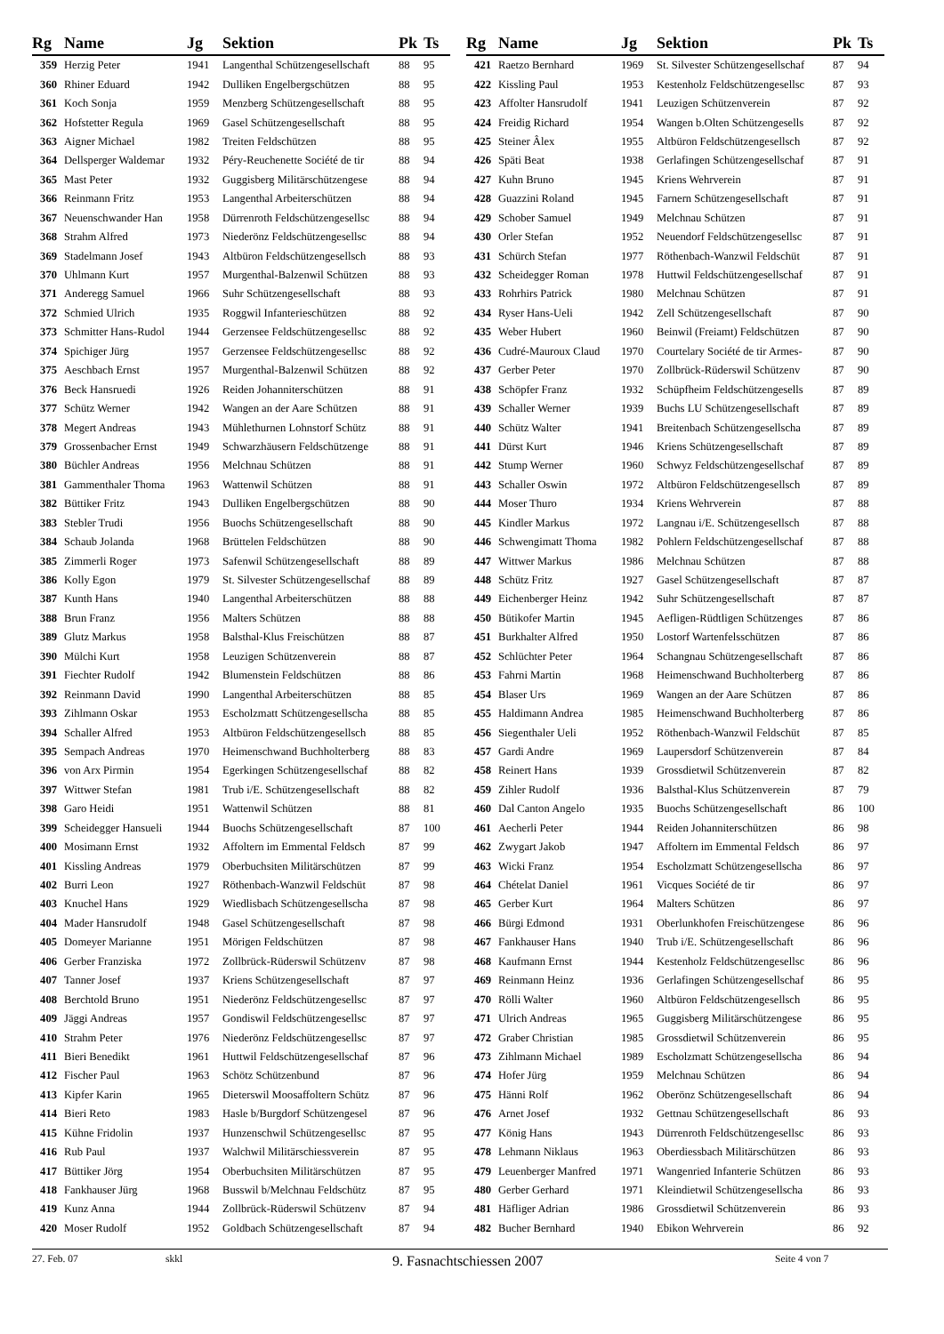| Rg | Name | Jg | Sektion | Pk | Ts |
| --- | --- | --- | --- | --- | --- |
| 359 | Herzig Peter | 1941 | Langenthal Schützengesellschaft | 88 | 95 |
| 360 | Rhiner Eduard | 1942 | Dulliken Engelbergschützen | 88 | 95 |
| 361 | Koch Sonja | 1959 | Menzberg Schützengesellschaft | 88 | 95 |
| 362 | Hofstetter Regula | 1969 | Gasel Schützengesellschaft | 88 | 95 |
| 363 | Aigner Michael | 1982 | Treiten Feldschützen | 88 | 95 |
| 364 | Dellsperger Waldemar | 1932 | Péry-Reuchenette Société de tir | 88 | 94 |
| 365 | Mast Peter | 1932 | Guggisberg Militärschützengese | 88 | 94 |
| 366 | Reinmann Fritz | 1953 | Langenthal Arbeiterschützen | 88 | 94 |
| 367 | Neuenschwander Han | 1958 | Dürrenroth Feldschützengesellsc | 88 | 94 |
| 368 | Strahm Alfred | 1973 | Niederönz Feldschützengesellsc | 88 | 94 |
| 369 | Stadelmann Josef | 1943 | Altbüron Feldschützengesellsch | 88 | 93 |
| 370 | Uhlmann Kurt | 1957 | Murgenthal-Balzenwil Schützen | 88 | 93 |
| 371 | Anderegg Samuel | 1966 | Suhr Schützengesellschaft | 88 | 93 |
| 372 | Schmied Ulrich | 1935 | Roggwil Infanterieschützen | 88 | 92 |
| 373 | Schmitter Hans-Rudol | 1944 | Gerzensee Feldschützengesellsc | 88 | 92 |
| 374 | Spichiger Jürg | 1957 | Gerzensee Feldschützengesellsc | 88 | 92 |
| 375 | Aeschbach Ernst | 1957 | Murgenthal-Balzenwil Schützen | 88 | 92 |
| 376 | Beck Hansruedi | 1926 | Reiden Johanniterschützen | 88 | 91 |
| 377 | Schütz Werner | 1942 | Wangen an der Aare Schützen | 88 | 91 |
| 378 | Megert Andreas | 1943 | Mühlethurnen Lohnstorf Schütz | 88 | 91 |
| 379 | Grossenbacher Ernst | 1949 | Schwarzhäusern Feldschützenge | 88 | 91 |
| 380 | Büchler Andreas | 1956 | Melchnau Schützen | 88 | 91 |
| 381 | Gammenthaler Thoma | 1963 | Wattenwil Schützen | 88 | 91 |
| 382 | Büttiker Fritz | 1943 | Dulliken Engelbergschützen | 88 | 90 |
| 383 | Stebler Trudi | 1956 | Buochs Schützengesellschaft | 88 | 90 |
| 384 | Schaub Jolanda | 1968 | Brüttelen Feldschützen | 88 | 90 |
| 385 | Zimmerli Roger | 1973 | Safenwil Schützengesellschaft | 88 | 89 |
| 386 | Kolly Egon | 1979 | St. Silvester Schützengesellschaf | 88 | 89 |
| 387 | Kunth Hans | 1940 | Langenthal Arbeiterschützen | 88 | 88 |
| 388 | Brun Franz | 1956 | Malters Schützen | 88 | 88 |
| 389 | Glutz Markus | 1958 | Balsthal-Klus Freischützen | 88 | 87 |
| 390 | Mülchi Kurt | 1958 | Leuzigen Schützenverein | 88 | 87 |
| 391 | Fiechter Rudolf | 1942 | Blumenstein Feldschützen | 88 | 86 |
| 392 | Reinmann David | 1990 | Langenthal Arbeiterschützen | 88 | 85 |
| 393 | Zihlmann Oskar | 1953 | Escholzmatt Schützengesellscha | 88 | 85 |
| 394 | Schaller Alfred | 1953 | Altbüron Feldschützengesellsch | 88 | 85 |
| 395 | Sempach Andreas | 1970 | Heimenschwand Buchholterberg | 88 | 83 |
| 396 | von Arx Pirmin | 1954 | Egerkingen Schützengesellschaf | 88 | 82 |
| 397 | Wittwer Stefan | 1981 | Trub i/E. Schützengesellschaft | 88 | 82 |
| 398 | Garo Heidi | 1951 | Wattenwil Schützen | 88 | 81 |
| 399 | Scheidegger Hansueli | 1944 | Buochs Schützengesellschaft | 87 | 100 |
| 400 | Mosimann Ernst | 1932 | Affoltern im Emmental Feldsch | 87 | 99 |
| 401 | Kissling Andreas | 1979 | Oberbuchsiten Militärschützen | 87 | 99 |
| 402 | Burri Leon | 1927 | Röthenbach-Wanzwil Feldschüt | 87 | 98 |
| 403 | Knuchel Hans | 1929 | Wiedlisbach Schützengesellscha | 87 | 98 |
| 404 | Mader Hansrudolf | 1948 | Gasel Schützengesellschaft | 87 | 98 |
| 405 | Domeyer Marianne | 1951 | Mörigen Feldschützen | 87 | 98 |
| 406 | Gerber Franziska | 1972 | Zollbrück-Rüderswil Schützenv | 87 | 98 |
| 407 | Tanner Josef | 1937 | Kriens Schützengesellschaft | 87 | 97 |
| 408 | Berchtold Bruno | 1951 | Niederönz Feldschützengesellsc | 87 | 97 |
| 409 | Jäggi Andreas | 1957 | Gondiswil Feldschützengesellsc | 87 | 97 |
| 410 | Strahm Peter | 1976 | Niederönz Feldschützengesellsc | 87 | 97 |
| 411 | Bieri Benedikt | 1961 | Huttwil Feldschützengesellschaf | 87 | 96 |
| 412 | Fischer Paul | 1963 | Schötz Schützenbund | 87 | 96 |
| 413 | Kipfer Karin | 1965 | Dieterswil Moosaffoltern Schütz | 87 | 96 |
| 414 | Bieri Reto | 1983 | Hasle b/Burgdorf Schützengesel | 87 | 96 |
| 415 | Kühne Fridolin | 1937 | Hunzenschwil Schützengesellsc | 87 | 95 |
| 416 | Rub Paul | 1937 | Walchwil Militärschiessverein | 87 | 95 |
| 417 | Büttiker Jörg | 1954 | Oberbuchsiten Militärschützen | 87 | 95 |
| 418 | Fankhauser Jürg | 1968 | Busswil b/Melchnau Feldschütz | 87 | 95 |
| 419 | Kunz Anna | 1944 | Zollbrück-Rüderswil Schützenv | 87 | 94 |
| 420 | Moser Rudolf | 1952 | Goldbach Schützengesellschaft | 87 | 94 |
| Rg | Name | Jg | Sektion | Pk | Ts |
| --- | --- | --- | --- | --- | --- |
| 421 | Raetzo Bernhard | 1969 | St. Silvester Schützengesellschaf | 87 | 94 |
| 422 | Kissling Paul | 1953 | Kestenholz Feldschützengesellsc | 87 | 93 |
| 423 | Affolter Hansrudolf | 1941 | Leuzigen Schützenverein | 87 | 92 |
| 424 | Freidig Richard | 1954 | Wangen b.Olten Schützengesells | 87 | 92 |
| 425 | Steiner Âlex | 1955 | Altbüron Feldschützengesellsch | 87 | 92 |
| 426 | Späti Beat | 1938 | Gerlafingen Schützengesellschaf | 87 | 91 |
| 427 | Kuhn Bruno | 1945 | Kriens Wehrverein | 87 | 91 |
| 428 | Guazzini Roland | 1945 | Farnern Schützengesellschaft | 87 | 91 |
| 429 | Schober Samuel | 1949 | Melchnau Schützen | 87 | 91 |
| 430 | Orler Stefan | 1952 | Neuendorf Feldschützengesellsc | 87 | 91 |
| 431 | Schürch Stefan | 1977 | Röthenbach-Wanzwil Feldschüt | 87 | 91 |
| 432 | Scheidegger Roman | 1978 | Huttwil Feldschützengesellschaf | 87 | 91 |
| 433 | Rohrhirs Patrick | 1980 | Melchnau Schützen | 87 | 91 |
| 434 | Ryser Hans-Ueli | 1942 | Zell Schützengesellschaft | 87 | 90 |
| 435 | Weber Hubert | 1960 | Beinwil (Freiamt) Feldschützen | 87 | 90 |
| 436 | Cudré-Mauroux Claud | 1970 | Courtelary Société de tir Armes- | 87 | 90 |
| 437 | Gerber Peter | 1970 | Zollbrück-Rüderswil Schützenv | 87 | 90 |
| 438 | Schöpfer Franz | 1932 | Schüpfheim Feldschützengesells | 87 | 89 |
| 439 | Schaller Werner | 1939 | Buchs LU Schützengesellschaft | 87 | 89 |
| 440 | Schütz Walter | 1941 | Breitenbach Schützengesellscha | 87 | 89 |
| 441 | Dürst Kurt | 1946 | Kriens Schützengesellschaft | 87 | 89 |
| 442 | Stump Werner | 1960 | Schwyz Feldschützengesellschaf | 87 | 89 |
| 443 | Schaller Oswin | 1972 | Altbüron Feldschützengesellsch | 87 | 89 |
| 444 | Moser Thuro | 1934 | Kriens Wehrverein | 87 | 88 |
| 445 | Kindler Markus | 1972 | Langnau i/E. Schützengesellsch | 87 | 88 |
| 446 | Schwengimatt Thoma | 1982 | Pohlern Feldschützengesellschaf | 87 | 88 |
| 447 | Wittwer Markus | 1986 | Melchnau Schützen | 87 | 88 |
| 448 | Schütz Fritz | 1927 | Gasel Schützengesellschaft | 87 | 87 |
| 449 | Eichenberger Heinz | 1942 | Suhr Schützengesellschaft | 87 | 87 |
| 450 | Bütikofer Martin | 1945 | Aefligen-Rüdtligen Schützenges | 87 | 86 |
| 451 | Burkhalter Alfred | 1950 | Lostorf Wartenfelsschützen | 87 | 86 |
| 452 | Schlüchter Peter | 1964 | Schangnau Schützengesellschaft | 87 | 86 |
| 453 | Fahrni Martin | 1968 | Heimenschwand Buchholterberg | 87 | 86 |
| 454 | Blaser Urs | 1969 | Wangen an der Aare Schützen | 87 | 86 |
| 455 | Haldimann Andrea | 1985 | Heimenschwand Buchholterberg | 87 | 86 |
| 456 | Siegenthaler Ueli | 1952 | Röthenbach-Wanzwil Feldschüt | 87 | 85 |
| 457 | Gardi Andre | 1969 | Laupersdorf Schützenverein | 87 | 84 |
| 458 | Reinert Hans | 1939 | Grossdietwil Schützenverein | 87 | 82 |
| 459 | Zihler Rudolf | 1936 | Balsthal-Klus Schützenverein | 87 | 79 |
| 460 | Dal Canton Angelo | 1935 | Buochs Schützengesellschaft | 86 | 100 |
| 461 | Aecherli Peter | 1944 | Reiden Johanniterschützen | 86 | 98 |
| 462 | Zwygart Jakob | 1947 | Affoltern im Emmental Feldsch | 86 | 97 |
| 463 | Wicki Franz | 1954 | Escholzmatt Schützengesellscha | 86 | 97 |
| 464 | Chételat Daniel | 1961 | Vicques Société de tir | 86 | 97 |
| 465 | Gerber Kurt | 1964 | Malters Schützen | 86 | 97 |
| 466 | Bürgi Edmond | 1931 | Oberlunkhofen Freischützengese | 86 | 96 |
| 467 | Fankhauser Hans | 1940 | Trub i/E. Schützengesellschaft | 86 | 96 |
| 468 | Kaufmann Ernst | 1944 | Kestenholz Feldschützengesellsc | 86 | 96 |
| 469 | Reinmann Heinz | 1936 | Gerlafingen Schützengesellschaf | 86 | 95 |
| 470 | Rölli Walter | 1960 | Altbüron Feldschützengesellsch | 86 | 95 |
| 471 | Ulrich Andreas | 1965 | Guggisberg Militärschützengese | 86 | 95 |
| 472 | Graber Christian | 1985 | Grossdietwil Schützenverein | 86 | 95 |
| 473 | Zihlmann Michael | 1989 | Escholzmatt Schützengesellscha | 86 | 94 |
| 474 | Hofer Jürg | 1959 | Melchnau Schützen | 86 | 94 |
| 475 | Hänni Rolf | 1962 | Oberönz Schützengesellschaft | 86 | 94 |
| 476 | Arnet Josef | 1932 | Gettnau Schützengesellschaft | 86 | 93 |
| 477 | König Hans | 1943 | Dürrenroth Feldschützengesellsc | 86 | 93 |
| 478 | Lehmann Niklaus | 1963 | Oberdiessbach Militärschützen | 86 | 93 |
| 479 | Leuenberger Manfred | 1971 | Wangenried Infanterie Schützen | 86 | 93 |
| 480 | Gerber Gerhard | 1971 | Kleindietwil Schützengesellscha | 86 | 93 |
| 481 | Häfliger Adrian | 1986 | Grossdietwil Schützenverein | 86 | 93 |
| 482 | Bucher Bernhard | 1940 | Ebikon Wehrverein | 86 | 92 |
27. Feb. 07 skkl 9. Fasnachtschiessen 2007 Seite 4 von 7